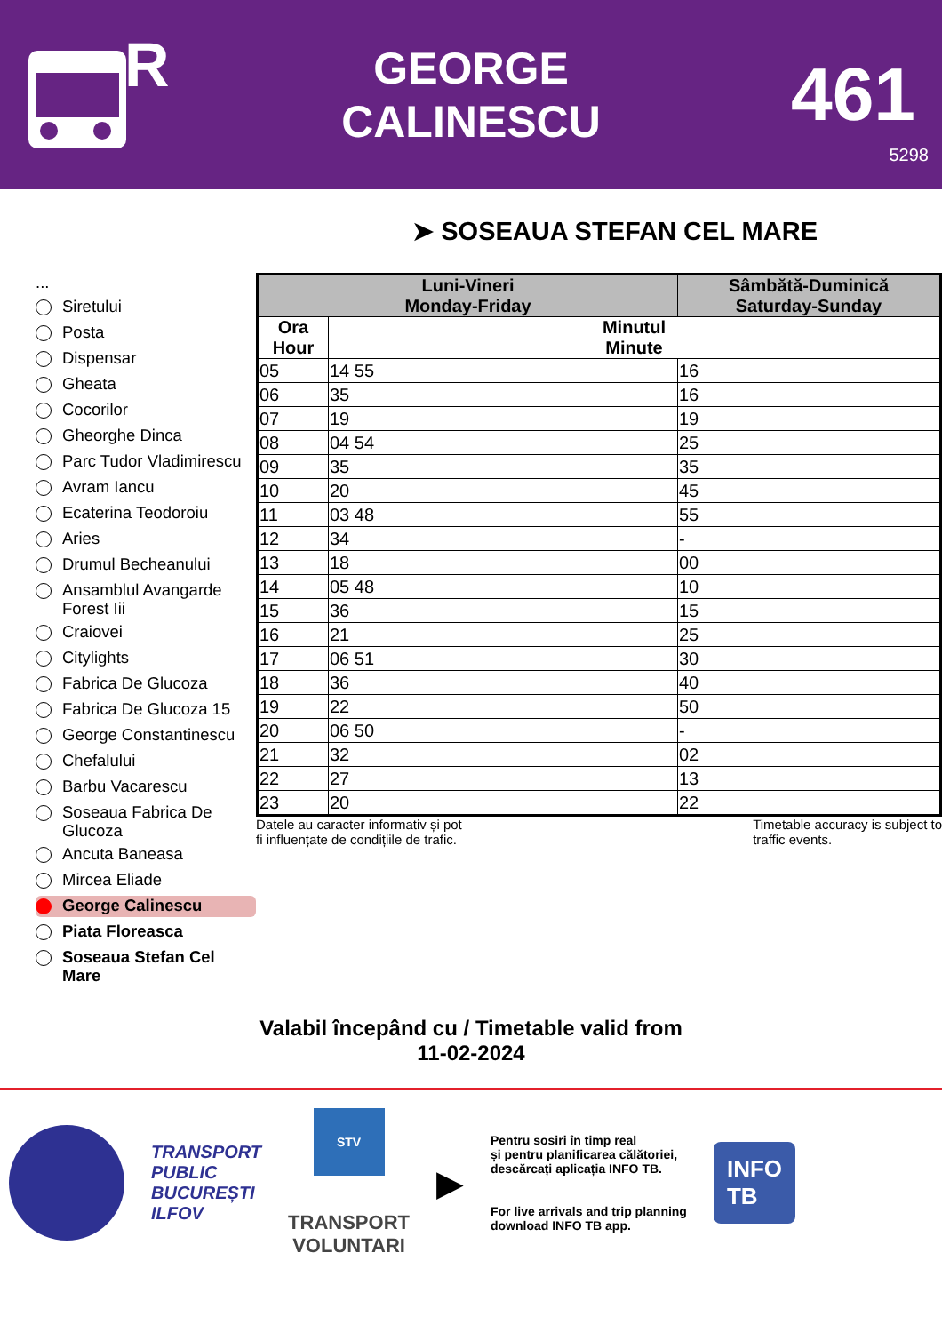R
GEORGE
CALINESCU
461
5298
➤ SOSEAUA STEFAN CEL MARE
...
Siretului
Posta
Dispensar
Gheata
Cocorilor
Gheorghe Dinca
Parc Tudor Vladimirescu
Avram Iancu
Ecaterina Teodoroiu
Aries
Drumul Becheanului
Ansamblul Avangarde Forest Iii
Craiovei
Citylights
Fabrica De Glucoza
Fabrica De Glucoza 15
George Constantinescu
Chefalului
Barbu Vacarescu
Soseaua Fabrica De Glucoza
Ancuta Baneasa
Mircea Eliade
George Calinescu
Piata Floreasca
Soseaua Stefan Cel Mare
| Luni-Vineri Monday-Friday | | Sâmbătă-Duminică Saturday-Sunday |
| --- | --- | --- |
| Ora Hour | Minutul Minute | |
| 05 | 14 55 | 16 |
| 06 | 35 | 16 |
| 07 | 19 | 19 |
| 08 | 04 54 | 25 |
| 09 | 35 | 35 |
| 10 | 20 | 45 |
| 11 | 03 48 | 55 |
| 12 | 34 | - |
| 13 | 18 | 00 |
| 14 | 05 48 | 10 |
| 15 | 36 | 15 |
| 16 | 21 | 25 |
| 17 | 06 51 | 30 |
| 18 | 36 | 40 |
| 19 | 22 | 50 |
| 20 | 06 50 | - |
| 21 | 32 | 02 |
| 22 | 27 | 13 |
| 23 | 20 | 22 |
Datele au caracter informativ și pot
fi influențate de condițiile de trafic. Timetable accuracy is subject to
traffic events.
Valabil începând cu / Timetable valid from
11-02-2024
TRANSPORT
PUBLIC
BUCUREȘTI
ILFOV
STV
TRANSPORT
VOLUNTARI
▶
Pentru sosiri în timp real
și pentru planificarea călătoriei,
descărcați aplicația INFO TB.
For live arrivals and trip planning
download INFO TB app.
INFO
TB